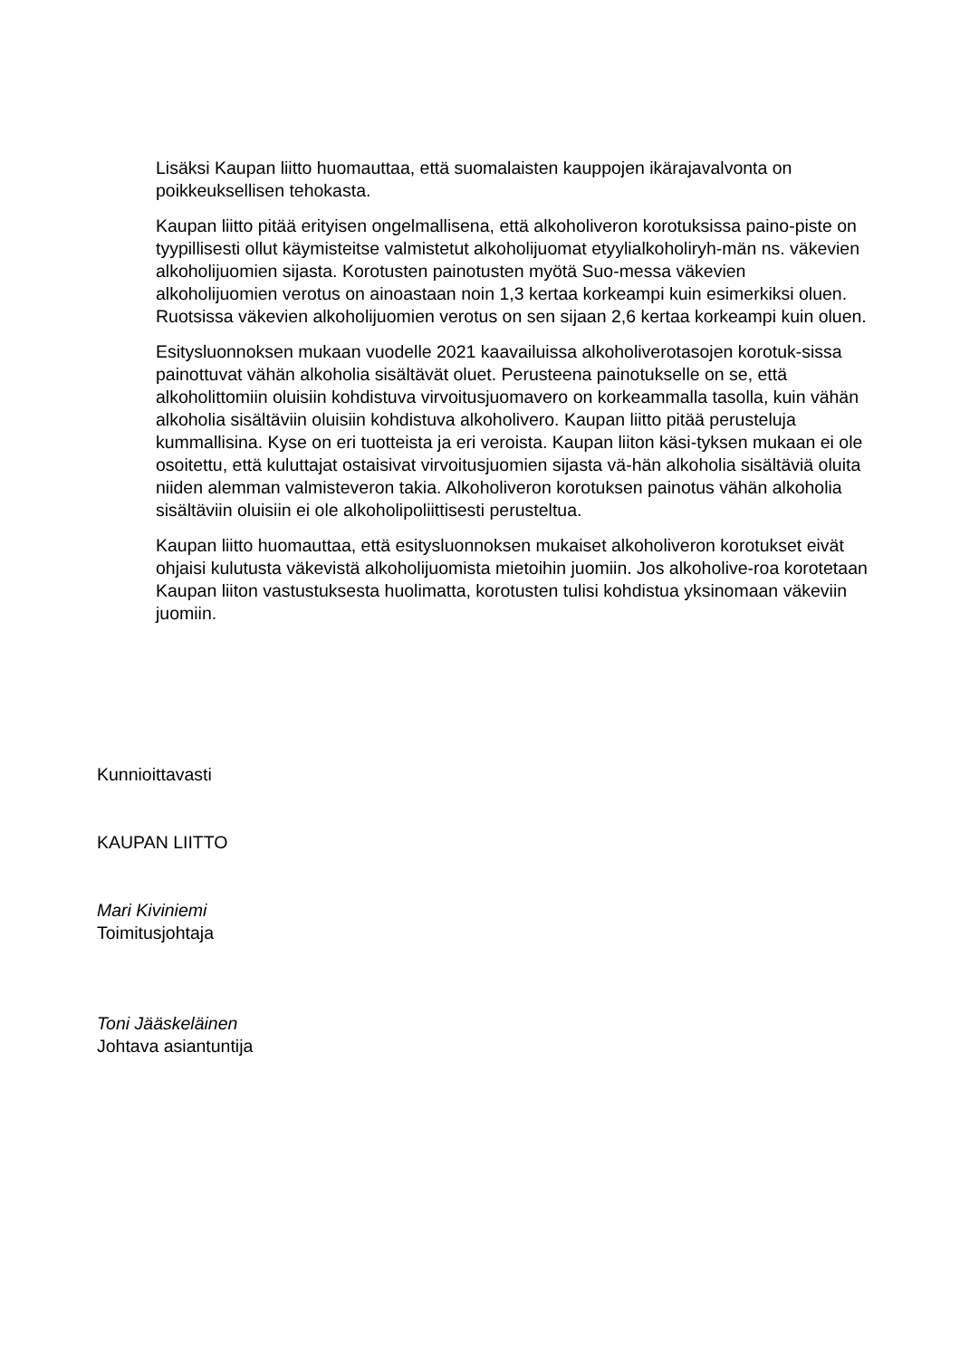Lisäksi Kaupan liitto huomauttaa, että suomalaisten kauppojen ikärajavalvonta on poikkeuksellisen tehokasta.
Kaupan liitto pitää erityisen ongelmallisena, että alkoholiveron korotuksissa paino-piste on tyypillisesti ollut käymisteitse valmistetut alkoholijuomat etyylialkoholiryh-män ns. väkevien alkoholijuomien sijasta. Korotusten painotusten myötä Suo-messa väkevien alkoholijuomien verotus on ainoastaan noin 1,3 kertaa korkeampi kuin esimerkiksi oluen. Ruotsissa väkevien alkoholijuomien verotus on sen sijaan 2,6 kertaa korkeampi kuin oluen.
Esitysluonnoksen mukaan vuodelle 2021 kaavailuissa alkoholiverotasojen korotuk-sissa painottuvat vähän alkoholia sisältävät oluet. Perusteena painotukselle on se, että alkoholittomiin oluisiin kohdistuva virvoitusjuomavero on korkeammalla tasolla, kuin vähän alkoholia sisältäviin oluisiin kohdistuva alkoholivero. Kaupan liitto pitää perusteluja kummallisina. Kyse on eri tuotteista ja eri veroista. Kaupan liiton käsi-tyksen mukaan ei ole osoitettu, että kuluttajat ostaisivat virvoitusjuomien sijasta vä-hän alkoholia sisältäviä oluita niiden alemman valmisteveron takia. Alkoholiveron korotuksen painotus vähän alkoholia sisältäviin oluisiin ei ole alkoholipoliittisesti perusteltua.
Kaupan liitto huomauttaa, että esitysluonnoksen mukaiset alkoholiveron korotukset eivät ohjaisi kulutusta väkevistä alkoholijuomista mietoihin juomiin. Jos alkoholive-roa korotetaan Kaupan liiton vastustuksesta huolimatta, korotusten tulisi kohdistua yksinomaan väkeviin juomiin.
Kunnioittavasti
KAUPAN LIITTO
Mari Kiviniemi
Toimitusjohtaja
Toni Jääskeläinen
Johtava asiantuntija